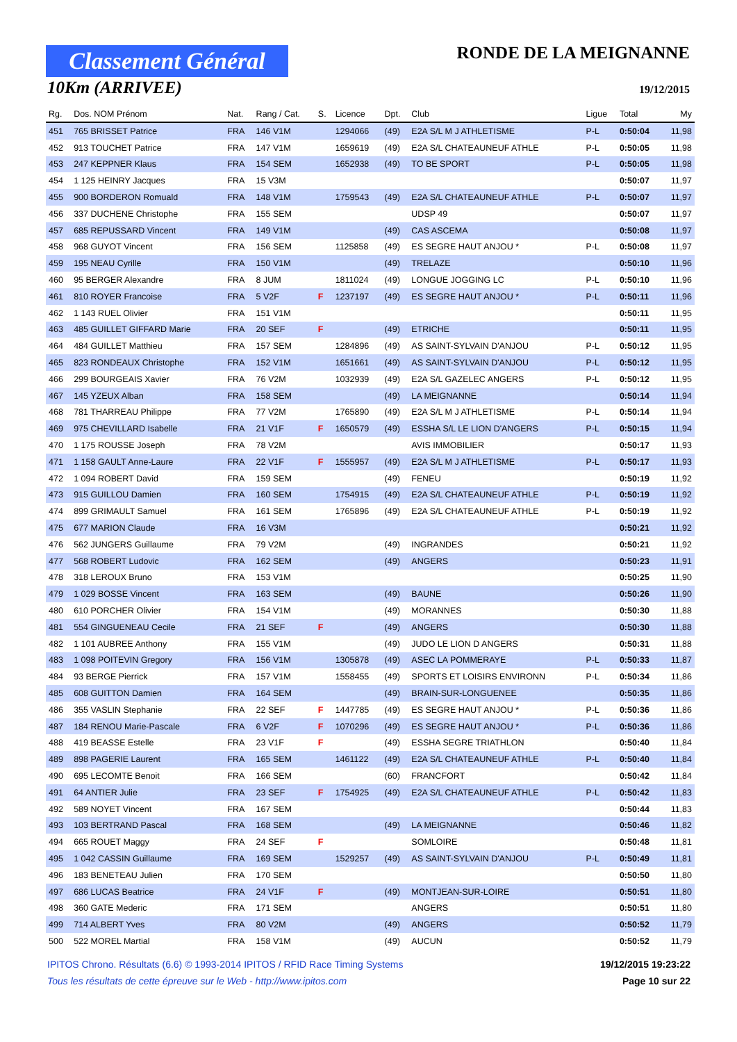Classement Général
10Km (ARRIVEE)
RONDE DE LA MEIGNANNE
19/12/2015
| Rg. | Dos. NOM Prénom | Nat. | Rang / Cat. | S. | Licence | Dpt. | Club | Ligue | Total | My |
| --- | --- | --- | --- | --- | --- | --- | --- | --- | --- | --- |
| 451 | 765 BRISSET Patrice | FRA | 146 V1M | | 1294066 | (49) | E2A S/L M J ATHLETISME | P-L | 0:50:04 | 11,98 |
| 452 | 913 TOUCHET Patrice | FRA | 147 V1M | | 1659619 | (49) | E2A S/L CHATEAUNEUF ATHLE | P-L | 0:50:05 | 11,98 |
| 453 | 247 KEPPNER Klaus | FRA | 154 SEM | | 1652938 | (49) | TO BE SPORT | P-L | 0:50:05 | 11,98 |
| 454 | 1 125 HEINRY Jacques | FRA | 15 V3M | | | | | | 0:50:07 | 11,97 |
| 455 | 900 BORDERON Romuald | FRA | 148 V1M | | 1759543 | (49) | E2A S/L CHATEAUNEUF ATHLE | P-L | 0:50:07 | 11,97 |
| 456 | 337 DUCHENE Christophe | FRA | 155 SEM | | | | UDSP 49 | | 0:50:07 | 11,97 |
| 457 | 685 REPUSSARD Vincent | FRA | 149 V1M | | | (49) | CAS ASCEMA | | 0:50:08 | 11,97 |
| 458 | 968 GUYOT Vincent | FRA | 156 SEM | | 1125858 | (49) | ES SEGRE HAUT ANJOU * | P-L | 0:50:08 | 11,97 |
| 459 | 195 NEAU Cyrille | FRA | 150 V1M | | | (49) | TRELAZE | | 0:50:10 | 11,96 |
| 460 | 95 BERGER Alexandre | FRA | 8 JUM | | 1811024 | (49) | LONGUE JOGGING LC | P-L | 0:50:10 | 11,96 |
| 461 | 810 ROYER Francoise | FRA | 5 V2F | F | 1237197 | (49) | ES SEGRE HAUT ANJOU * | P-L | 0:50:11 | 11,96 |
| 462 | 1 143 RUEL Olivier | FRA | 151 V1M | | | | | | 0:50:11 | 11,95 |
| 463 | 485 GUILLET GIFFARD Marie | FRA | 20 SEF | F | | (49) | ETRICHE | | 0:50:11 | 11,95 |
| 464 | 484 GUILLET Matthieu | FRA | 157 SEM | | 1284896 | (49) | AS SAINT-SYLVAIN D'ANJOU | P-L | 0:50:12 | 11,95 |
| 465 | 823 RONDEAUX Christophe | FRA | 152 V1M | | 1651661 | (49) | AS SAINT-SYLVAIN D'ANJOU | P-L | 0:50:12 | 11,95 |
| 466 | 299 BOURGEAIS Xavier | FRA | 76 V2M | | 1032939 | (49) | E2A S/L GAZELEC ANGERS | P-L | 0:50:12 | 11,95 |
| 467 | 145 YZEUX Alban | FRA | 158 SEM | | | (49) | LA MEIGNANNE | | 0:50:14 | 11,94 |
| 468 | 781 THARREAU Philippe | FRA | 77 V2M | | 1765890 | (49) | E2A S/L M J ATHLETISME | P-L | 0:50:14 | 11,94 |
| 469 | 975 CHEVILLARD Isabelle | FRA | 21 V1F | F | 1650579 | (49) | ESSHA S/L LE LION D'ANGERS | P-L | 0:50:15 | 11,94 |
| 470 | 1 175 ROUSSE Joseph | FRA | 78 V2M | | | | AVIS IMMOBILIER | | 0:50:17 | 11,93 |
| 471 | 1 158 GAULT Anne-Laure | FRA | 22 V1F | F | 1555957 | (49) | E2A S/L M J ATHLETISME | P-L | 0:50:17 | 11,93 |
| 472 | 1 094 ROBERT David | FRA | 159 SEM | | | (49) | FENEU | | 0:50:19 | 11,92 |
| 473 | 915 GUILLOU Damien | FRA | 160 SEM | | 1754915 | (49) | E2A S/L CHATEAUNEUF ATHLE | P-L | 0:50:19 | 11,92 |
| 474 | 899 GRIMAULT Samuel | FRA | 161 SEM | | 1765896 | (49) | E2A S/L CHATEAUNEUF ATHLE | P-L | 0:50:19 | 11,92 |
| 475 | 677 MARION Claude | FRA | 16 V3M | | | | | | 0:50:21 | 11,92 |
| 476 | 562 JUNGERS Guillaume | FRA | 79 V2M | | | (49) | INGRANDES | | 0:50:21 | 11,92 |
| 477 | 568 ROBERT Ludovic | FRA | 162 SEM | | | (49) | ANGERS | | 0:50:23 | 11,91 |
| 478 | 318 LEROUX Bruno | FRA | 153 V1M | | | | | | 0:50:25 | 11,90 |
| 479 | 1 029 BOSSE Vincent | FRA | 163 SEM | | | (49) | BAUNE | | 0:50:26 | 11,90 |
| 480 | 610 PORCHER Olivier | FRA | 154 V1M | | | (49) | MORANNES | | 0:50:30 | 11,88 |
| 481 | 554 GINGUENEAU Cecile | FRA | 21 SEF | F | | (49) | ANGERS | | 0:50:30 | 11,88 |
| 482 | 1 101 AUBREE Anthony | FRA | 155 V1M | | | (49) | JUDO LE LION D ANGERS | | 0:50:31 | 11,88 |
| 483 | 1 098 POITEVIN Gregory | FRA | 156 V1M | | 1305878 | (49) | ASEC LA POMMERAYE | P-L | 0:50:33 | 11,87 |
| 484 | 93 BERGE Pierrick | FRA | 157 V1M | | 1558455 | (49) | SPORTS ET LOISIRS ENVIRONN | P-L | 0:50:34 | 11,86 |
| 485 | 608 GUITTON Damien | FRA | 164 SEM | | | (49) | BRAIN-SUR-LONGUENEE | | 0:50:35 | 11,86 |
| 486 | 355 VASLIN Stephanie | FRA | 22 SEF | F | 1447785 | (49) | ES SEGRE HAUT ANJOU * | P-L | 0:50:36 | 11,86 |
| 487 | 184 RENOU Marie-Pascale | FRA | 6 V2F | F | 1070296 | (49) | ES SEGRE HAUT ANJOU * | P-L | 0:50:36 | 11,86 |
| 488 | 419 BEASSE Estelle | FRA | 23 V1F | F | | (49) | ESSHA SEGRE TRIATHLON | | 0:50:40 | 11,84 |
| 489 | 898 PAGERIE Laurent | FRA | 165 SEM | | 1461122 | (49) | E2A S/L CHATEAUNEUF ATHLE | P-L | 0:50:40 | 11,84 |
| 490 | 695 LECOMTE Benoit | FRA | 166 SEM | | | (60) | FRANCFORT | | 0:50:42 | 11,84 |
| 491 | 64 ANTIER Julie | FRA | 23 SEF | F | 1754925 | (49) | E2A S/L CHATEAUNEUF ATHLE | P-L | 0:50:42 | 11,83 |
| 492 | 589 NOYET Vincent | FRA | 167 SEM | | | | | | 0:50:44 | 11,83 |
| 493 | 103 BERTRAND Pascal | FRA | 168 SEM | | | (49) | LA MEIGNANNE | | 0:50:46 | 11,82 |
| 494 | 665 ROUET Maggy | FRA | 24 SEF | F | | | SOMLOIRE | | 0:50:48 | 11,81 |
| 495 | 1 042 CASSIN Guillaume | FRA | 169 SEM | | 1529257 | (49) | AS SAINT-SYLVAIN D'ANJOU | P-L | 0:50:49 | 11,81 |
| 496 | 183 BENETEAU Julien | FRA | 170 SEM | | | | | | 0:50:50 | 11,80 |
| 497 | 686 LUCAS Beatrice | FRA | 24 V1F | F | | (49) | MONTJEAN-SUR-LOIRE | | 0:50:51 | 11,80 |
| 498 | 360 GATE Mederic | FRA | 171 SEM | | | | ANGERS | | 0:50:51 | 11,80 |
| 499 | 714 ALBERT Yves | FRA | 80 V2M | | | (49) | ANGERS | | 0:50:52 | 11,79 |
| 500 | 522 MOREL Martial | FRA | 158 V1M | | | (49) | AUCUN | | 0:50:52 | 11,79 |
IPITOS Chrono. Résultats (6.6) © 1993-2014 IPITOS / RFID Race Timing Systems 19/12/2015 19:23:22
Tous les résultats de cette épreuve sur le Web - http://www.ipitos.com Page 10 sur 22